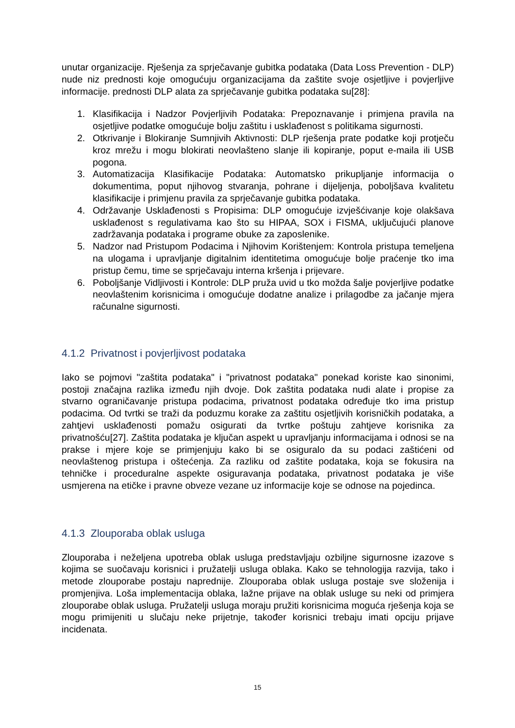unutar organizacije. Rješenja za sprječavanje gubitka podataka (Data Loss Prevention - DLP) nude niz prednosti koje omogućuju organizacijama da zaštite svoje osjetljive i povjerljive informacije. prednosti DLP alata za sprječavanje gubitka podataka su[28]:
1. Klasifikacija i Nadzor Povjerljivih Podataka: Prepoznavanje i primjena pravila na osjetljive podatke omogućuje bolju zaštitu i usklađenost s politikama sigurnosti.
2. Otkrivanje i Blokiranje Sumnjivih Aktivnosti: DLP rješenja prate podatke koji protječu kroz mrežu i mogu blokirati neovlašteno slanje ili kopiranje, poput e-maila ili USB pogona.
3. Automatizacija Klasifikacije Podataka: Automatsko prikupljanje informacija o dokumentima, poput njihovog stvaranja, pohrane i dijeljenja, poboljšava kvalitetu klasifikacije i primjenu pravila za sprječavanje gubitka podataka.
4. Održavanje Usklađenosti s Propisima: DLP omogućuje izvješćivanje koje olakšava usklađenost s regulativama kao što su HIPAA, SOX i FISMA, uključujući planove zadržavanja podataka i programe obuke za zaposlenike.
5. Nadzor nad Pristupom Podacima i Njihovim Korištenjem: Kontrola pristupa temeljena na ulogama i upravljanje digitalnim identitetima omogućuje bolje praćenje tko ima pristup čemu, time se sprječavaju interna kršenja i prijevare.
6. Poboljšanje Vidljivosti i Kontrole: DLP pruža uvid u tko možda šalje povjerljive podatke neovlaštenim korisnicima i omogućuje dodatne analize i prilagodbe za jačanje mjera računalne sigurnosti.
4.1.2 Privatnost i povjerljivost podataka
Iako se pojmovi "zaštita podataka" i "privatnost podataka" ponekad koriste kao sinonimi, postoji značajna razlika između njih dvoje. Dok zaštita podataka nudi alate i propise za stvarno ograničavanje pristupa podacima, privatnost podataka određuje tko ima pristup podacima. Od tvrtki se traži da poduzmu korake za zaštitu osjetljivih korisničkih podataka, a zahtjevi usklađenosti pomažu osigurati da tvrtke poštuju zahtjeve korisnika za privatnošću[27]. Zaštita podataka je ključan aspekt u upravljanju informacijama i odnosi se na prakse i mjere koje se primjenjuju kako bi se osiguralo da su podaci zaštićeni od neovlaštenog pristupa i oštećenja. Za razliku od zaštite podataka, koja se fokusira na tehničke i proceduralne aspekte osiguravanja podataka, privatnost podataka je više usmjerena na etičke i pravne obveze vezane uz informacije koje se odnose na pojedinca.
4.1.3 Zlouporaba oblak usluga
Zlouporaba i neželjena upotreba oblak usluga predstavljaju ozbiljne sigurnosne izazove s kojima se suočavaju korisnici i pružatelji usluga oblaka. Kako se tehnologija razvija, tako i metode zlouporabe postaju naprednije. Zlouporaba oblak usluga postaje sve složenija i promjenjiva. Loša implementacija oblaka, lažne prijave na oblak usluge su neki od primjera zlouporabe oblak usluga. Pružatelji usluga moraju pružiti korisnicima moguća rješenja koja se mogu primijeniti u slučaju neke prijetnje, također korisnici trebaju imati opciju prijave incidenata.
15